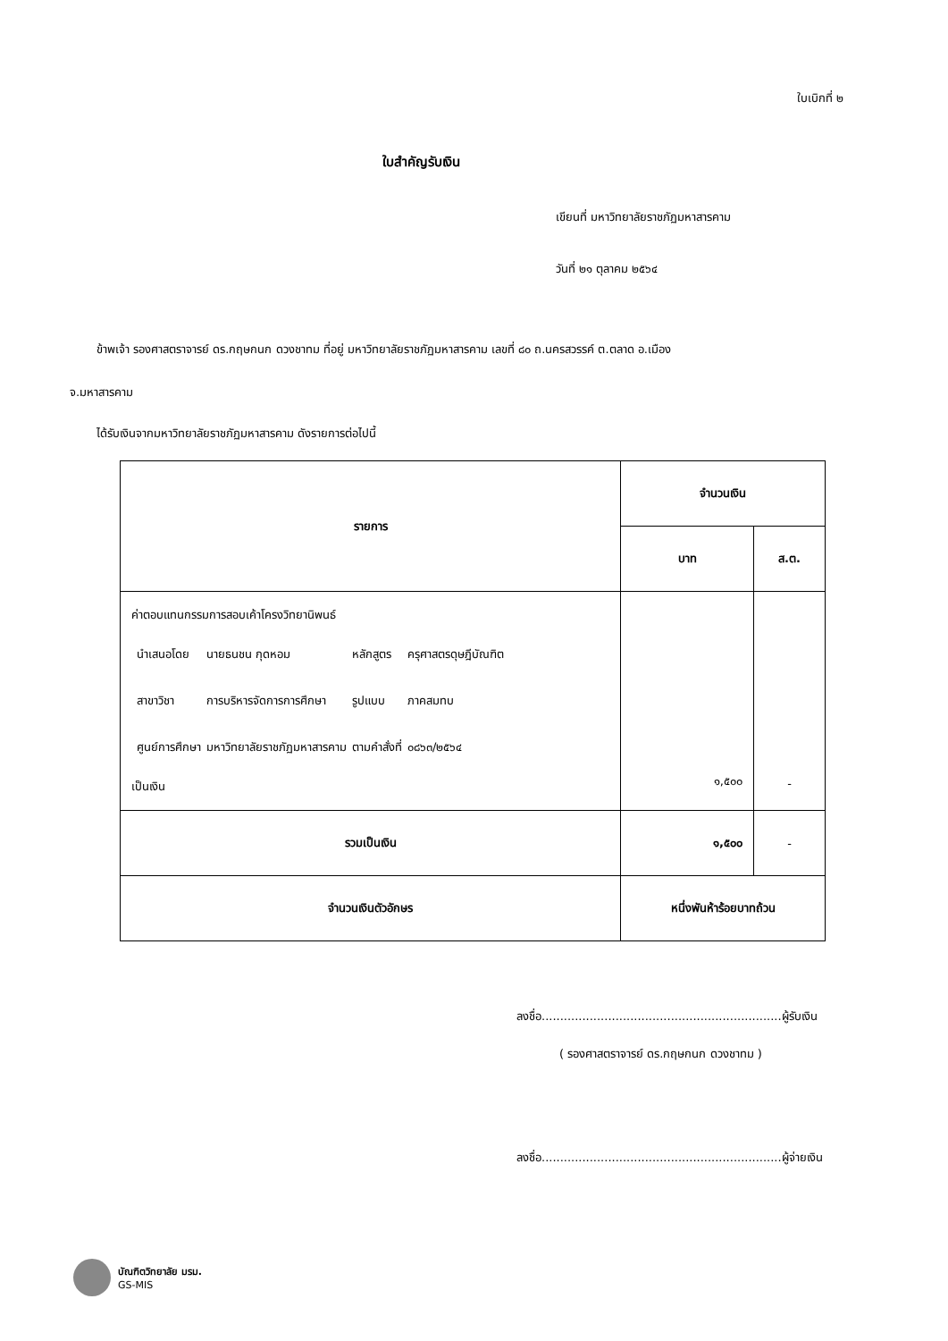ใบเบิกที่ ๒
ใบสำคัญรับเงิน
เขียนที่ มหาวิทยาลัยราชภัฏมหาสารคาม
วันที่ ๒๑ ตุลาคม ๒๕๖๔
ข้าพเจ้า รองศาสตราจารย์ ดร.กฤษกนก ดวงชาทม ที่อยู่ มหาวิทยาลัยราชภัฏมหาสารคาม เลขที่ ๘๐ ถ.นครสวรรค์ ต.ตลาด อ.เมือง
จ.มหาสารคาม
ได้รับเงินจากมหาวิทยาลัยราชภัฏมหาสารคาม ดังรายการต่อไปนี้
| รายการ | จำนวนเงิน | |
| --- | --- | --- |
| | บาท | ส.ต. |
| ค่าตอบแทนกรรมการสอบเค้าโครงวิทยานิพนธ์ / นำเสนอโดย / นายธนชน กุดหอม / หลักสูตร / ครุศาสตรดุษฎีบัณฑิต / / สาขาวิชา / การบริหารจัดการการศึกษา / รูปแบบ / ภาคสมทบ / / ศูนย์การศึกษา / มหาวิทยาลัยราชภัฏมหาสารคาม / ตามคำสั่งที่ / ๐๘๖๓/๒๕๖๔ / เป็นเงิน | ๑,๕๐๐ | - |
| รวมเป็นเงิน | ๑,๕๐๐ | - |
| จำนวนเงินตัวอักษร | หนึ่งพันห้าร้อยบาทถ้วน | |
ลงชื่อ.................................................................ผู้รับเงิน
( รองศาสตราจารย์ ดร.กฤษกนก ดวงชาทม )
ลงชื่อ.................................................................ผู้จ่ายเงิน
บัณฑิตวิทยาลัย มรม.
GS-MIS